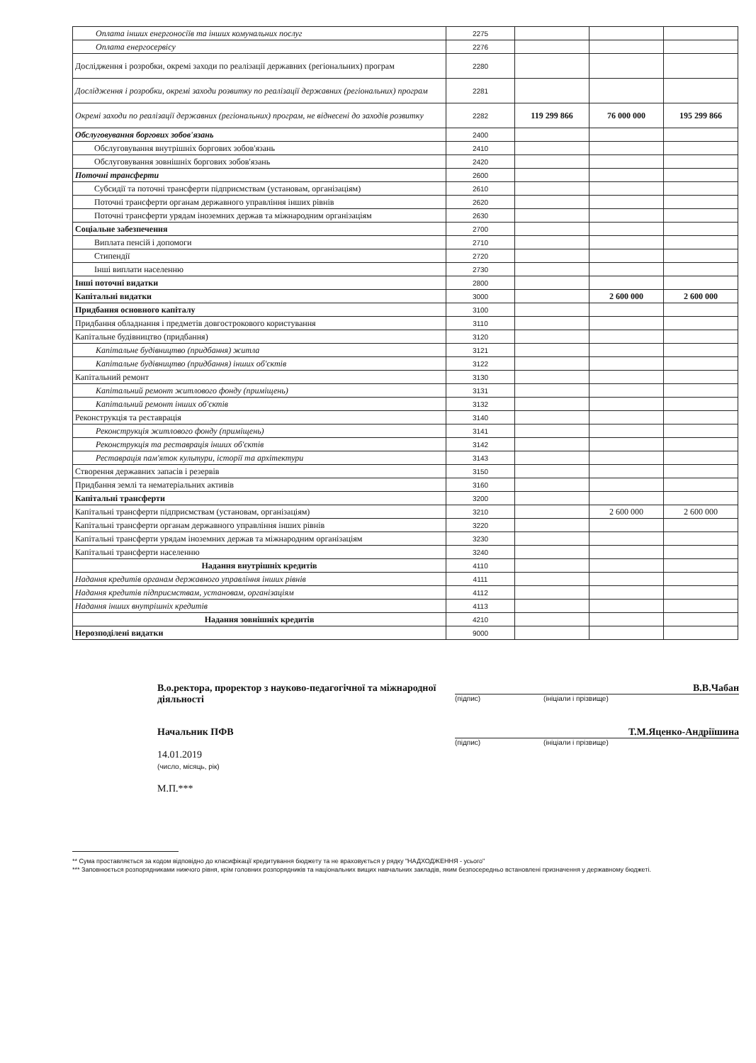| Оплата інших енергоносіїв та інших комунальних послуг | 2275 | | | |
| Оплата енергосервісу | 2276 | | | |
| Дослідження і розробки, окремі заходи по реалізації державних (регіональних) програм | 2280 | | | |
| Дослідження і розробки, окремі заходи розвитку по реалізації державних (регіональних) програм | 2281 | | | |
| Окремі заходи по реалізації державних (регіональних) програм, не віднесені до заходів розвитку | 2282 | 119 299 866 | 76 000 000 | 195 299 866 |
| Обслуговування боргових зобов'язань | 2400 | | | |
| Обслуговування внутрішніх боргових зобов'язань | 2410 | | | |
| Обслуговування зовнішніх боргових зобов'язань | 2420 | | | |
| Поточні трансферти | 2600 | | | |
| Субсидії та поточні трансферти підприємствам (установам, організаціям) | 2610 | | | |
| Поточні трансферти органам державного управління інших рівнів | 2620 | | | |
| Поточні трансферти урядам іноземних держав та міжнародним організаціям | 2630 | | | |
| Соціальне забезпечення | 2700 | | | |
| Виплата пенсій і допомоги | 2710 | | | |
| Стипендії | 2720 | | | |
| Інші виплати населенню | 2730 | | | |
| Інші поточні видатки | 2800 | | | |
| Капітальні видатки | 3000 | | 2 600 000 | 2 600 000 |
| Придбання основного капіталу | 3100 | | | |
| Придбання обладнання і предметів довгострокового користування | 3110 | | | |
| Капітальне будівництво (придбання) | 3120 | | | |
| Капітальне будівництво (придбання) житла | 3121 | | | |
| Капітальне будівництво (придбання) інших об'єктів | 3122 | | | |
| Капітальний ремонт | 3130 | | | |
| Капітальний ремонт житлового фонду (приміщень) | 3131 | | | |
| Капітальний ремонт інших об'єктів | 3132 | | | |
| Реконструкція та реставрація | 3140 | | | |
| Реконструкція житлового фонду (приміщень) | 3141 | | | |
| Реконструкція та реставрація інших об'єктів | 3142 | | | |
| Реставрація пам'яток культури, історії та архітектури | 3143 | | | |
| Створення державних запасів і резервів | 3150 | | | |
| Придбання землі та нематеріальних активів | 3160 | | | |
| Капітальні трансферти | 3200 | | | |
| Капітальні трансферти підприємствам (установам, організаціям) | 3210 | | 2 600 000 | 2 600 000 |
| Капітальні трансферти органам державного управління інших рівнів | 3220 | | | |
| Капітальні трансферти урядам іноземних держав та міжнародним організаціям | 3230 | | | |
| Капітальні трансферти населенню | 3240 | | | |
| Надання внутрішніх кредитів | 4110 | | | |
| Надання кредитів органам державного управління інших рівнів | 4111 | | | |
| Надання кредитів підприємствам, установам, організаціям | 4112 | | | |
| Надання інших внутрішніх кредитів | 4113 | | | |
| Надання зовнішніх кредитів | 4210 | | | |
| Нерозподілені видатки | 9000 | | | |
В.о.ректора, проректор з науково-педагогічної та міжнародної діяльності
В.В.Чабан
(підпис) (ініціали і прізвище)
Начальник ПФВ
14.01.2019
(число, місяць, рік)
М.П.***
Т.М.Яценко-Андріїшина
(підпис) (ініціали і прізвище)
** Сума проставляється за кодом відповідно до класифікації кредитування бюджету та не враховується у рядку "НАДХОДЖЕННЯ - усього"
*** Заповнюється розпорядниками нижчого рівня, крім головних розпорядників та національних вищих навчальних закладів, яким безпосередньо встановлені призначення у державному бюджеті.